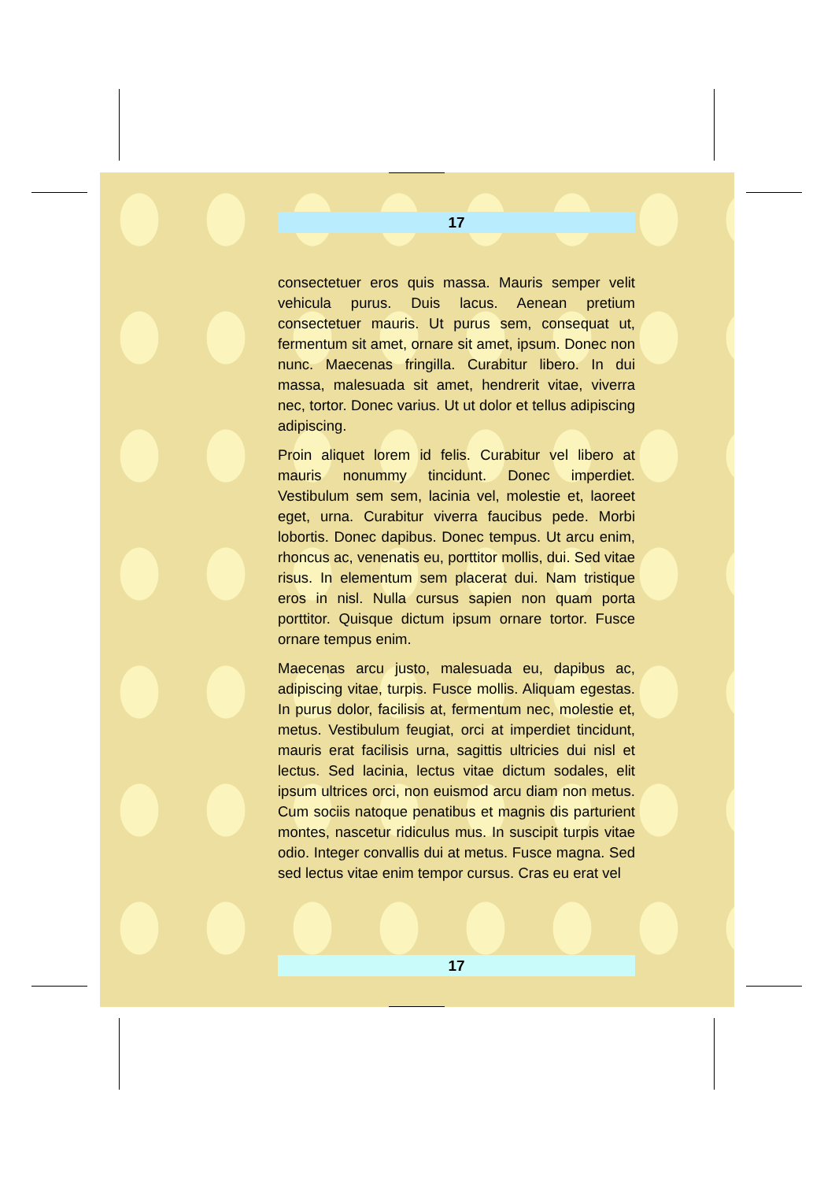17
consectetuer eros quis massa. Mauris semper velit vehicula purus. Duis lacus. Aenean pretium consectetuer mauris. Ut purus sem, consequat ut, fermentum sit amet, ornare sit amet, ipsum. Donec non nunc. Maecenas fringilla. Curabitur libero. In dui massa, malesuada sit amet, hendrerit vitae, viverra nec, tortor. Donec varius. Ut ut dolor et tellus adipiscing adipiscing.
Proin aliquet lorem id felis. Curabitur vel libero at mauris nonummy tincidunt. Donec imperdiet. Vestibulum sem sem, lacinia vel, molestie et, laoreet eget, urna. Curabitur viverra faucibus pede. Morbi lobortis. Donec dapibus. Donec tempus. Ut arcu enim, rhoncus ac, venenatis eu, porttitor mollis, dui. Sed vitae risus. In elementum sem placerat dui. Nam tristique eros in nisl. Nulla cursus sapien non quam porta porttitor. Quisque dictum ipsum ornare tortor. Fusce ornare tempus enim.
Maecenas arcu justo, malesuada eu, dapibus ac, adipiscing vitae, turpis. Fusce mollis. Aliquam egestas. In purus dolor, facilisis at, fermentum nec, molestie et, metus. Vestibulum feugiat, orci at imperdiet tincidunt, mauris erat facilisis urna, sagittis ultricies dui nisl et lectus. Sed lacinia, lectus vitae dictum sodales, elit ipsum ultrices orci, non euismod arcu diam non metus. Cum sociis natoque penatibus et magnis dis parturient montes, nascetur ridiculus mus. In suscipit turpis vitae odio. Integer convallis dui at metus. Fusce magna. Sed sed lectus vitae enim tempor cursus. Cras eu erat vel
17